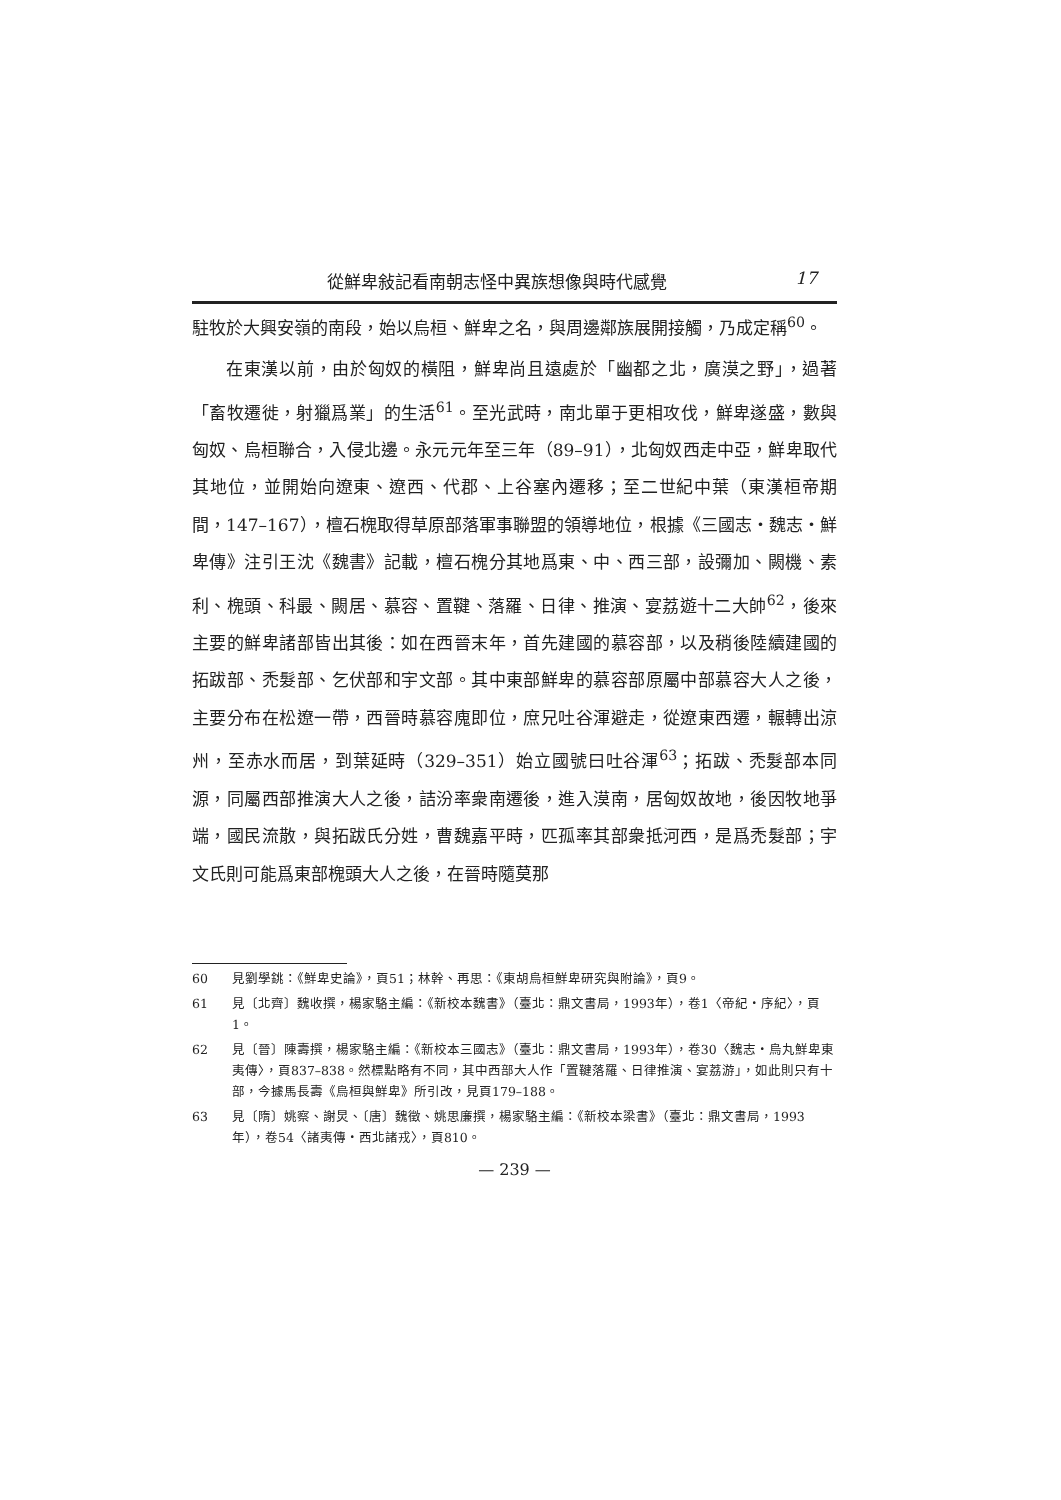從鮮卑敍記看南朝志怪中異族想像與時代感覺 17
駐牧於大興安嶺的南段，始以烏桓、鮮卑之名，與周邊鄰族展開接觸，乃成定稱<sup>60</sup>。
在東漢以前，由於匈奴的橫阻，鮮卑尚且遠處於「幽都之北，廣漠之野」，過著「畜牧遷徙，射獵爲業」的生活<sup>61</sup>。至光武時，南北單于更相攻伐，鮮卑遂盛，數與匈奴、烏桓聯合，入侵北邊。永元元年至三年（89–91），北匈奴西走中亞，鮮卑取代其地位，並開始向遼東、遼西、代郡、上谷塞內遷移；至二世紀中葉（東漢桓帝期間，147–167），檀石槐取得草原部落軍事聯盟的領導地位，根據《三國志・魏志・鮮卑傳》注引王沈《魏書》記載，檀石槐分其地爲東、中、西三部，設彌加、闕機、素利、槐頭、科最、闕居、慕容、置鞬、落羅、日律、推演、宴荔遊十二大帥<sup>62</sup>，後來主要的鮮卑諸部皆出其後：如在西晉末年，首先建國的慕容部，以及稍後陸續建國的拓跋部、禿髮部、乞伏部和宇文部。其中東部鮮卑的慕容部原屬中部慕容大人之後，主要分布在松遼一帶，西晉時慕容廆即位，庶兄吐谷渾避走，從遼東西遷，輾轉出涼州，至赤水而居，到葉延時（329–351）始立國號曰吐谷渾<sup>63</sup>；拓跋、禿髮部本同源，同屬西部推演大人之後，詰汾率衆南遷後，進入漠南，居匈奴故地，後因牧地爭端，國民流散，與拓跋氏分姓，曹魏嘉平時，匹孤率其部衆抵河西，是爲禿髮部；宇文氏則可能爲東部槐頭大人之後，在晉時隨莫那
60 見劉學銚：《鮮卑史論》，頁51；林幹、再思：《東胡烏桓鮮卑研究與附論》，頁9。
61 見〔北齊〕魏收撰，楊家駱主編：《新校本魏書》（臺北：鼎文書局，1993年），卷1〈帝紀・序紀〉，頁1。
62 見〔晉〕陳壽撰，楊家駱主編：《新校本三國志》（臺北：鼎文書局，1993年），卷30〈魏志・烏丸鮮卑東夷傳〉，頁837–838。然標點略有不同，其中西部大人作「置鞬落羅、日律推演、宴荔游」，如此則只有十部，今據馬長壽《烏桓與鮮卑》所引改，見頁179–188。
63 見〔隋〕姚察、謝炅、〔唐〕魏徵、姚思廉撰，楊家駱主編：《新校本梁書》（臺北：鼎文書局，1993年），卷54〈諸夷傳・西北諸戎〉，頁810。
— 239 —